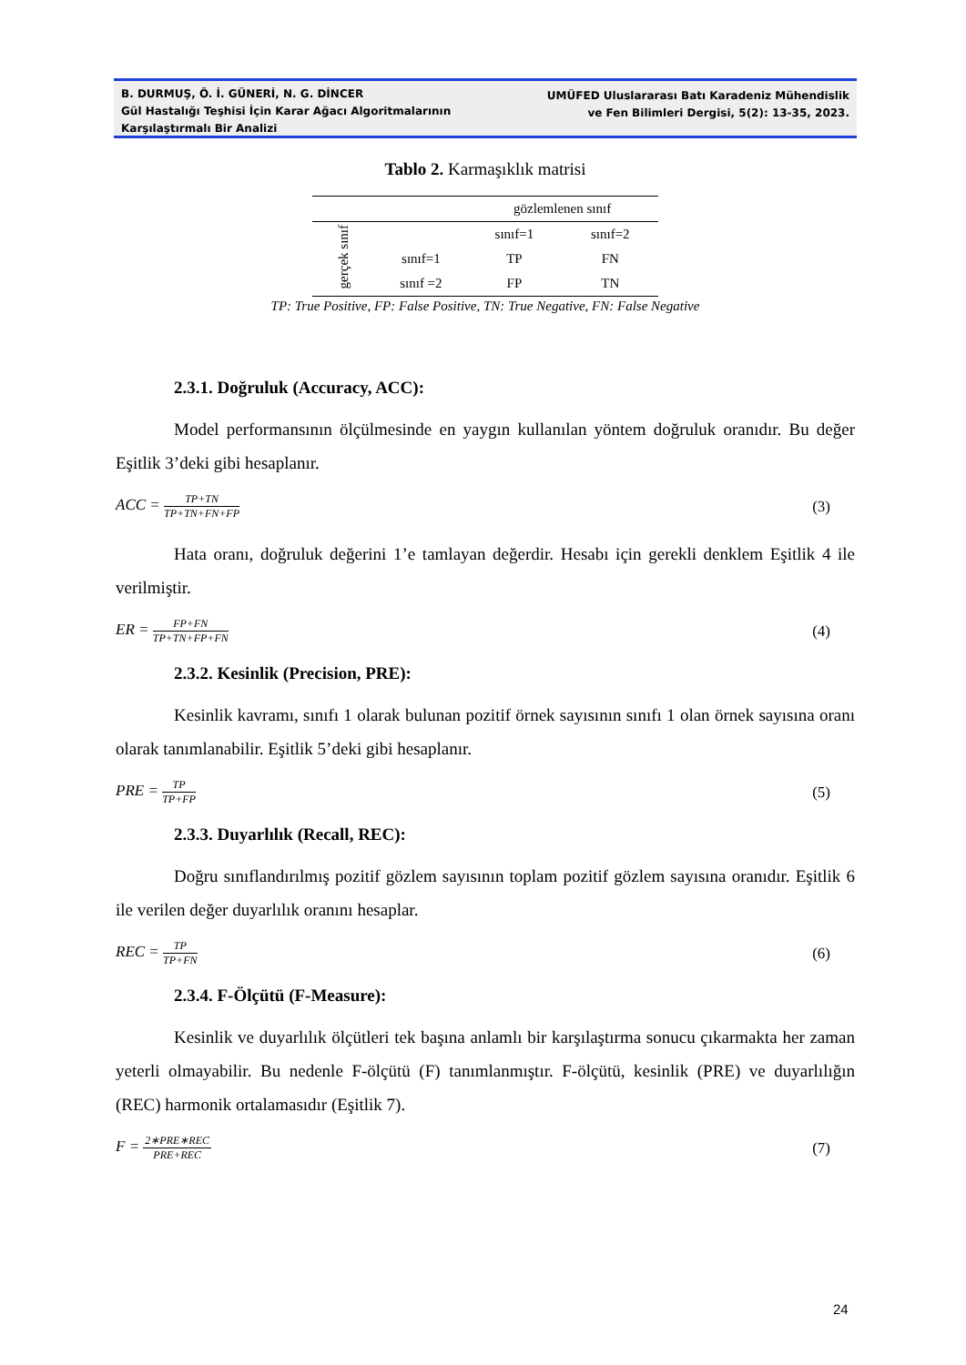B. DURMUŞ, Ö. İ. GÜNERİ, N. G. DİNCER
Gül Hastalığı Teşhisi İçin Karar Ağacı Algoritmalarının
Karşılaştırmalı Bir Analizi
UMÜFED Uluslararası Batı Karadeniz Mühendislik
ve Fen Bilimleri Dergisi, 5(2): 13-35, 2023.
Tablo 2. Karmaşıklık matrisi
| | | gözlemlenen sınıf | |
| gerçek sınıf | | sınıf=1 | sınıf=2 |
| | sınıf=1 | TP | FN |
| | sınıf =2 | FP | TN |
TP: True Positive, FP: False Positive, TN: True Negative, FN: False Negative
2.3.1. Doğruluk (Accuracy, ACC):
Model performansının ölçülmesinde en yaygın kullanılan yöntem doğruluk oranıdır. Bu değer Eşitlik 3’deki gibi hesaplanır.
ACC = TP+TN TP+TN+FN+FP
(3)
Hata oranı, doğruluk değerini 1’e tamlayan değerdir. Hesabı için gerekli denklem Eşitlik 4 ile verilmiştir.
ER = FP+FN TP+TN+FP+FN
(4)
2.3.2. Kesinlik (Precision, PRE):
Kesinlik kavramı, sınıfı 1 olarak bulunan pozitif örnek sayısının sınıfı 1 olan örnek sayısına oranı olarak tanımlanabilir. Eşitlik 5’deki gibi hesaplanır.
PRE = TP TP+FP
(5)
2.3.3. Duyarlılık (Recall, REC):
Doğru sınıflandırılmış pozitif gözlem sayısının toplam pozitif gözlem sayısına oranıdır. Eşitlik 6 ile verilen değer duyarlılık oranını hesaplar.
REC = TP TP+FN
(6)
2.3.4. F-Ölçütü (F-Measure):
Kesinlik ve duyarlılık ölçütleri tek başına anlamlı bir karşılaştırma sonucu çıkarmakta her zaman yeterli olmayabilir. Bu nedenle F-ölçütü (F) tanımlanmıştır. F-ölçütü, kesinlik (PRE) ve duyarlılığın (REC) harmonik ortalamasıdır (Eşitlik 7).
F = 2∗PRE∗REC PRE+REC
(7)
24